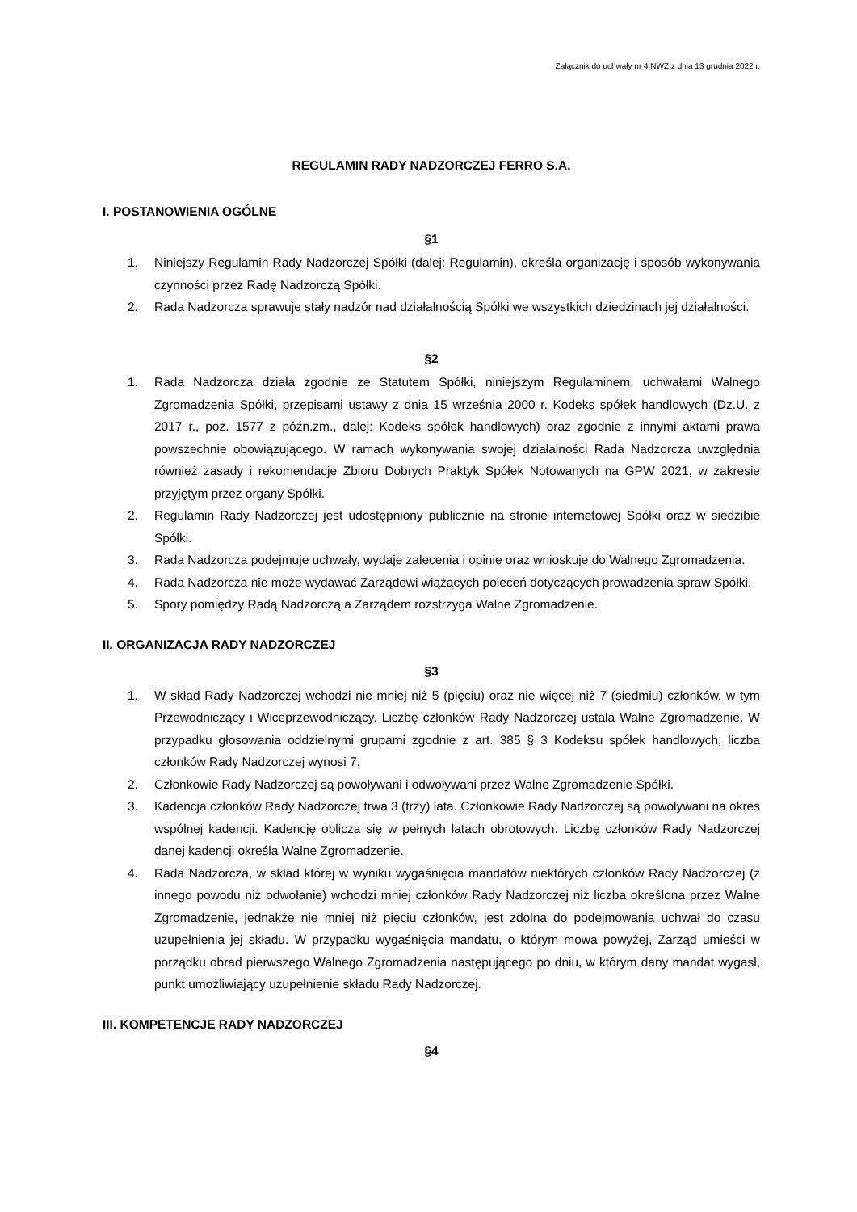Załącznik do uchwały nr 4 NWZ z dnia 13 grudnia 2022 r.
REGULAMIN RADY NADZORCZEJ FERRO S.A.
I. POSTANOWIENIA OGÓLNE
§1
1. Niniejszy Regulamin Rady Nadzorczej Spółki (dalej: Regulamin), określa organizację i sposób wykonywania czynności przez Radę Nadzorczą Spółki.
2. Rada Nadzorcza sprawuje stały nadzór nad działalnością Spółki we wszystkich dziedzinach jej działalności.
§2
1. Rada Nadzorcza działa zgodnie ze Statutem Spółki, niniejszym Regulaminem, uchwałami Walnego Zgromadzenia Spółki, przepisami ustawy z dnia 15 września 2000 r. Kodeks spółek handlowych (Dz.U. z 2017 r., poz. 1577 z późn.zm., dalej: Kodeks spółek handlowych) oraz zgodnie z innymi aktami prawa powszechnie obowiązującego. W ramach wykonywania swojej działalności Rada Nadzorcza uwzględnia również zasady i rekomendacje Zbioru Dobrych Praktyk Spółek Notowanych na GPW 2021, w zakresie przyjętym przez organy Spółki.
2. Regulamin Rady Nadzorczej jest udostępniony publicznie na stronie internetowej Spółki oraz w siedzibie Spółki.
3. Rada Nadzorcza podejmuje uchwały, wydaje zalecenia i opinie oraz wnioskuje do Walnego Zgromadzenia.
4. Rada Nadzorcza nie może wydawać Zarządowi wiążących poleceń dotyczących prowadzenia spraw Spółki.
5. Spory pomiędzy Radą Nadzorczą a Zarządem rozstrzyga Walne Zgromadzenie.
II. ORGANIZACJA RADY NADZORCZEJ
§3
1. W skład Rady Nadzorczej wchodzi nie mniej niż 5 (pięciu) oraz nie więcej niż 7 (siedmiu) członków, w tym Przewodniczący i Wiceprzewodniczący. Liczbę członków Rady Nadzorczej ustala Walne Zgromadzenie. W przypadku głosowania oddzielnymi grupami zgodnie z art. 385 § 3 Kodeksu spółek handlowych, liczba członków Rady Nadzorczej wynosi 7.
2. Członkowie Rady Nadzorczej są powoływani i odwoływani przez Walne Zgromadzenie Spółki.
3. Kadencja członków Rady Nadzorczej trwa 3 (trzy) lata. Członkowie Rady Nadzorczej są powoływani na okres wspólnej kadencji. Kadencję oblicza się w pełnych latach obrotowych. Liczbę członków Rady Nadzorczej danej kadencji określa Walne Zgromadzenie.
4. Rada Nadzorcza, w skład której w wyniku wygaśnięcia mandatów niektórych członków Rady Nadzorczej (z innego powodu niż odwołanie) wchodzi mniej członków Rady Nadzorczej niż liczba określona przez Walne Zgromadzenie, jednakże nie mniej niż pięciu członków, jest zdolna do podejmowania uchwał do czasu uzupełnienia jej składu. W przypadku wygaśnięcia mandatu, o którym mowa powyżej, Zarząd umieści w porządku obrad pierwszego Walnego Zgromadzenia następującego po dniu, w którym dany mandat wygasł, punkt umożliwiający uzupełnienie składu Rady Nadzorczej.
III. KOMPETENCJE RADY NADZORCZEJ
§4